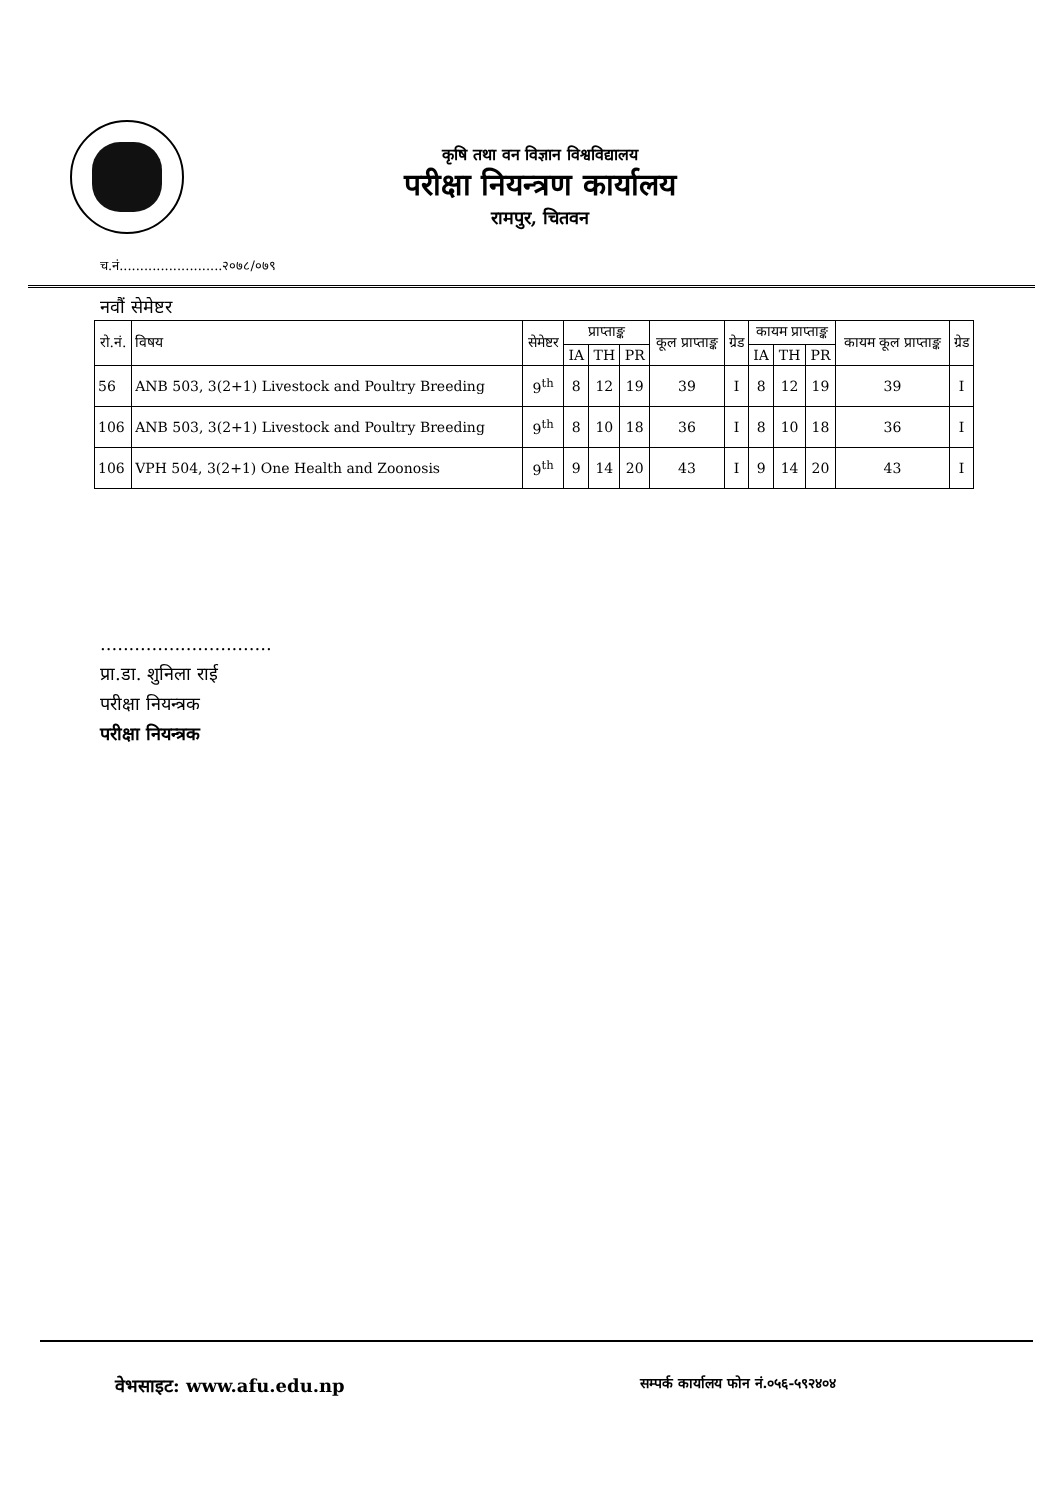कृषि तथा वन विज्ञान विश्वविद्यालय
परीक्षा नियन्त्रण कार्यालय
रामपुर, चितवन
च.नं.........................२०७८/०७९
नवौं सेमेष्टर
| रो.नं. | विषय | सेमेष्टर | प्राप्ताङ्क | | | कूल प्राप्ताङ्क | ग्रेड | कायम प्राप्ताङ्क | | | कायम कूल प्राप्ताङ्क | ग्रेड |
| --- | --- | --- | --- | --- | --- | --- | --- | --- | --- | --- | --- | --- |
| | | | IA | TH | PR | | | IA | TH | PR | | |
| 56 | ANB 503, 3(2+1) Livestock and Poultry Breeding | 9<sup>th</sup> | 8 | 12 | 19 | 39 | I | 8 | 12 | 19 | 39 | I |
| 106 | ANB 503, 3(2+1) Livestock and Poultry Breeding | 9<sup>th</sup> | 8 | 10 | 18 | 36 | I | 8 | 10 | 18 | 36 | I |
| 106 | VPH 504, 3(2+1) One Health and Zoonosis | 9<sup>th</sup> | 9 | 14 | 20 | 43 | I | 9 | 14 | 20 | 43 | I |
..............................
प्रा.डा. शुनिला राई
परीक्षा नियन्त्रक
परीक्षा नियन्त्रक
वेभसाइट: www.afu.edu.np
सम्पर्क कार्यालय फोन नं.०५६-५९२४०४